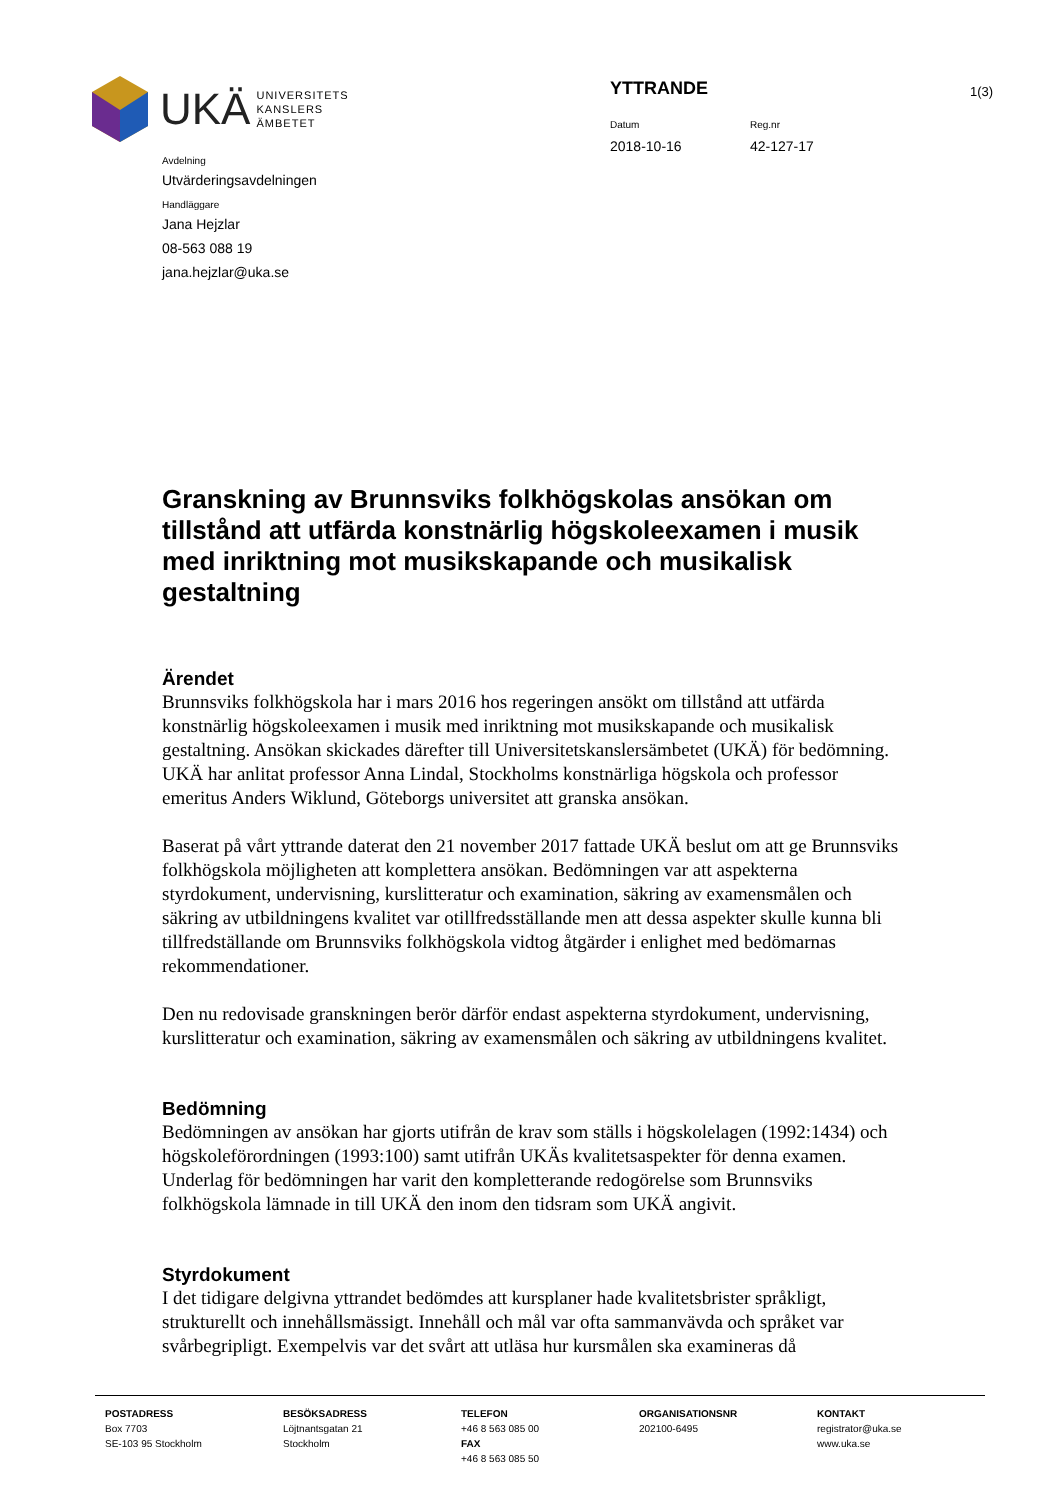UKÄ UNIVERSITETS
KANSLERS
ÄMBETET
YTTRANDE
Datum
2018-10-16
Reg.nr
42-127-17
1(3)
Avdelning
Utvärderingsavdelningen
Handläggare
Jana Hejzlar
08-563 088 19
jana.hejzlar@uka.se
Granskning av Brunnsviks folkhögskolas ansökan om tillstånd att utfärda konstnärlig högskoleexamen i musik med inriktning mot musikskapande och musikalisk gestaltning
Ärendet
Brunnsviks folkhögskola har i mars 2016 hos regeringen ansökt om tillstånd att utfärda konstnärlig högskoleexamen i musik med inriktning mot musikskapande och musikalisk gestaltning. Ansökan skickades därefter till Universitetskanslersämbetet (UKÄ) för bedömning.
UKÄ har anlitat professor Anna Lindal, Stockholms konstnärliga högskola och professor emeritus Anders Wiklund, Göteborgs universitet att granska ansökan.
Baserat på vårt yttrande daterat den 21 november 2017 fattade UKÄ beslut om att ge Brunnsviks folkhögskola möjligheten att komplettera ansökan. Bedömningen var att aspekterna styrdokument, undervisning, kurslitteratur och examination, säkring av examensmålen och säkring av utbildningens kvalitet var otillfredsställande men att dessa aspekter skulle kunna bli tillfredställande om Brunnsviks folkhögskola vidtog åtgärder i enlighet med bedömarnas rekommendationer.
Den nu redovisade granskningen berör därför endast aspekterna styrdokument, undervisning, kurslitteratur och examination, säkring av examensmålen och säkring av utbildningens kvalitet.
Bedömning
Bedömningen av ansökan har gjorts utifrån de krav som ställs i högskolelagen (1992:1434) och högskoleförordningen (1993:100) samt utifrån UKÄs kvalitetsaspekter för denna examen. Underlag för bedömningen har varit den kompletterande redogörelse som Brunnsviks folkhögskola lämnade in till UKÄ den inom den tidsram som UKÄ angivit.
Styrdokument
I det tidigare delgivna yttrandet bedömdes att kursplaner hade kvalitetsbrister språkligt, strukturellt och innehållsmässigt. Innehåll och mål var ofta sammanvävda och språket var svårbegripligt. Exempelvis var det svårt att utläsa hur kursmålen ska examineras då
POSTADRESS
Box 7703
SE-103 95 Stockholm
BESÖKSADRESS
Löjtnantsgatan 21
Stockholm
TELEFON
+46 8 563 085 00
FAX
+46 8 563 085 50
ORGANISATIONSNR
202100-6495
KONTAKT
registrator@uka.se
www.uka.se